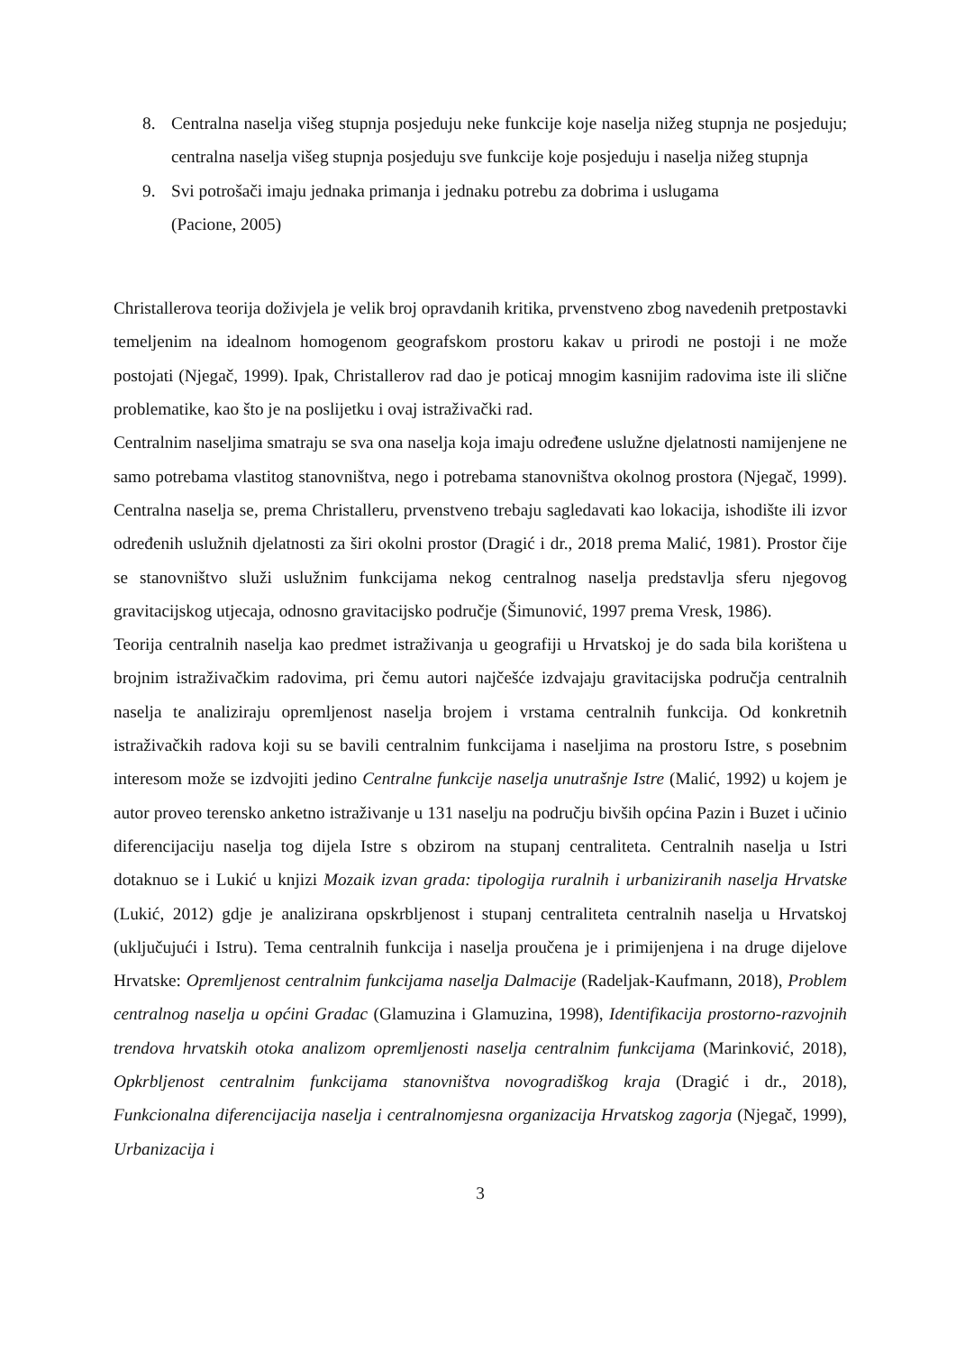8. Centralna naselja višeg stupnja posjeduju neke funkcije koje naselja nižeg stupnja ne posjeduju; centralna naselja višeg stupnja posjeduju sve funkcije koje posjeduju i naselja nižeg stupnja
9. Svi potrošači imaju jednaka primanja i jednaku potrebu za dobrima i uslugama
(Pacione, 2005)
Christallerova teorija doživjela je velik broj opravdanih kritika, prvenstveno zbog navedenih pretpostavki temeljenim na idealnom homogenom geografskom prostoru kakav u prirodi ne postoji i ne može postojati (Njegač, 1999). Ipak, Christallerov rad dao je poticaj mnogim kasnijim radovima iste ili slične problematike, kao što je na poslijetku i ovaj istraživački rad.
Centralnim naseljima smatraju se sva ona naselja koja imaju određene uslužne djelatnosti namijenjene ne samo potrebama vlastitog stanovništva, nego i potrebama stanovništva okolnog prostora (Njegač, 1999). Centralna naselja se, prema Christalleru, prvenstveno trebaju sagledavati kao lokacija, ishodište ili izvor određenih uslužnih djelatnosti za širi okolni prostor (Dragić i dr., 2018 prema Malić, 1981). Prostor čije se stanovništvo služi uslužnim funkcijama nekog centralnog naselja predstavlja sferu njegovog gravitacijskog utjecaja, odnosno gravitacijsko područje (Šimunović, 1997 prema Vresk, 1986).
Teorija centralnih naselja kao predmet istraživanja u geografiji u Hrvatskoj je do sada bila korištena u brojnim istraživačkim radovima, pri čemu autori najčešće izdvajaju gravitacijska područja centralnih naselja te analiziraju opremljenost naselja brojem i vrstama centralnih funkcija. Od konkretnih istraživačkih radova koji su se bavili centralnim funkcijama i naseljima na prostoru Istre, s posebnim interesom može se izdvojiti jedino Centralne funkcije naselja unutrašnje Istre (Malić, 1992) u kojem je autor proveo terensko anketno istraživanje u 131 naselju na području bivših općina Pazin i Buzet i učinio diferencijaciju naselja tog dijela Istre s obzirom na stupanj centraliteta. Centralnih naselja u Istri dotaknuo se i Lukić u knjizi Mozaik izvan grada: tipologija ruralnih i urbaniziranih naselja Hrvatske (Lukić, 2012) gdje je analizirana opskrbljenost i stupanj centraliteta centralnih naselja u Hrvatskoj (uključujući i Istru). Tema centralnih funkcija i naselja proučena je i primijenjena i na druge dijelove Hrvatske: Opremljenost centralnim funkcijama naselja Dalmacije (Radeljak-Kaufmann, 2018), Problem centralnog naselja u općini Gradac (Glamuzina i Glamuzina, 1998), Identifikacija prostorno-razvojnih trendova hrvatskih otoka analizom opremljenosti naselja centralnim funkcijama (Marinković, 2018), Opkrbljenost centralnim funkcijama stanovništva novogradiškog kraja (Dragić i dr., 2018), Funkcionalna diferencijacija naselja i centralnomjesna organizacija Hrvatskog zagorja (Njegač, 1999), Urbanizacija i
3